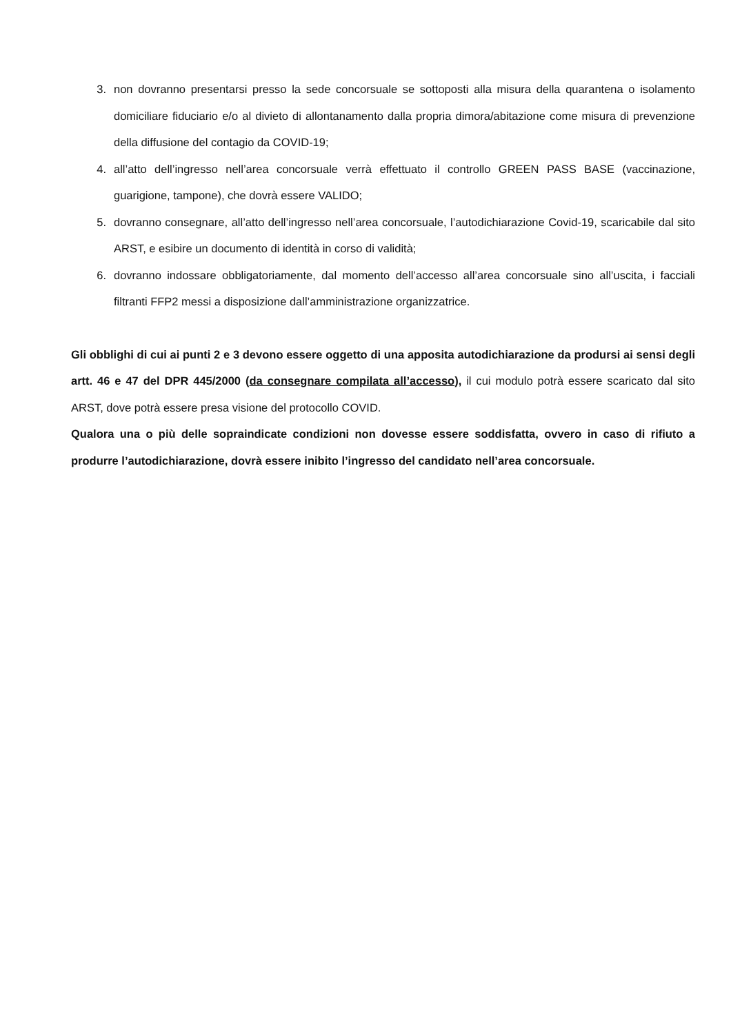3. non dovranno presentarsi presso la sede concorsuale se sottoposti alla misura della quarantena o isolamento domiciliare fiduciario e/o al divieto di allontanamento dalla propria dimora/abitazione come misura di prevenzione della diffusione del contagio da COVID-19;
4. all’atto dell’ingresso nell’area concorsuale verrà effettuato il controllo GREEN PASS BASE (vaccinazione, guarigione, tampone), che dovrà essere VALIDO;
5. dovranno consegnare, all’atto dell’ingresso nell’area concorsuale, l’autodichiarazione Covid-19, scaricabile dal sito ARST, e esibire un documento di identità in corso di validità;
6. dovranno indossare obbligatoriamente, dal momento dell’accesso all’area concorsuale sino all’uscita, i facciali filtranti FFP2 messi a disposizione dall’amministrazione organizzatrice.
Gli obblighi di cui ai punti 2 e 3 devono essere oggetto di una apposita autodichiarazione da prodursi ai sensi degli artt. 46 e 47 del DPR 445/2000 (da consegnare compilata all’accesso), il cui modulo potrà essere scaricato dal sito ARST, dove potrà essere presa visione del protocollo COVID.
Qualora una o più delle sopraindicate condizioni non dovesse essere soddisfatta, ovvero in caso di rifiuto a produrre l’autodichiarazione, dovrà essere inibito l’ingresso del candidato nell’area concorsuale.